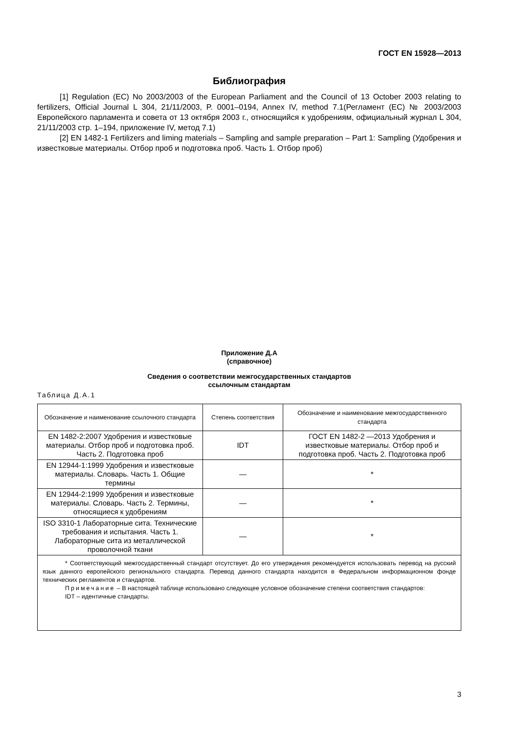ГОСТ EN 15928—2013
Библиография
[1] Regulation (EC) No 2003/2003 of the European Parliament and the Council of 13 October 2003 relating to fertilizers, Official Journal L 304, 21/11/2003, P. 0001–0194, Annex IV, method 7.1(Регламент (ЕС) № 2003/2003 Европейского парламента и совета от 13 октября 2003 г., относящийся к удобрениям, официальный журнал L 304, 21/11/2003 стр. 1–194, приложение IV, метод 7.1)
[2] EN 1482-1 Fertilizers and liming materials – Sampling and sample preparation – Part 1: Sampling (Удобрения и известковые материалы. Отбор проб и подготовка проб. Часть 1. Отбор проб)
Приложение Д.А
(справочное)
Сведения о соответствии межгосударственных стандартов
ссылочным стандартам
Таблица Д.А.1
| Обозначение и наименование ссылочного стандарта | Степень соответствия | Обозначение и наименование межгосударственного стандарта |
| --- | --- | --- |
| EN 1482-2:2007 Удобрения и известковые материалы. Отбор проб и подготовка проб. Часть 2. Подготовка проб | IDT | ГОСТ EN 1482-2 —2013 Удобрения и известковые материалы. Отбор проб и подготовка проб. Часть 2. Подготовка проб |
| EN 12944-1:1999 Удобрения и известковые материалы. Словарь. Часть 1. Общие термины | — | * |
| EN 12944-2:1999 Удобрения и известковые материалы. Словарь. Часть 2. Термины, относящиеся к удобрениям | — | * |
| ISO 3310-1 Лабораторные сита. Технические требования и испытания. Часть 1. Лабораторные сита из металлической проволочной ткани | — | * |
| * Соответствующий межгосударственный стандарт отсутствует. До его утверждения рекомендуется использовать перевод на русский язык данного европейского регионального стандарта. Перевод данного стандарта находится в Федеральном информационном фонде технических регламентов и стандартов. Примечание – В настоящей таблице использовано следующее условное обозначение степени соответствия стандартов: IDT – идентичные стандарты. | | |
3